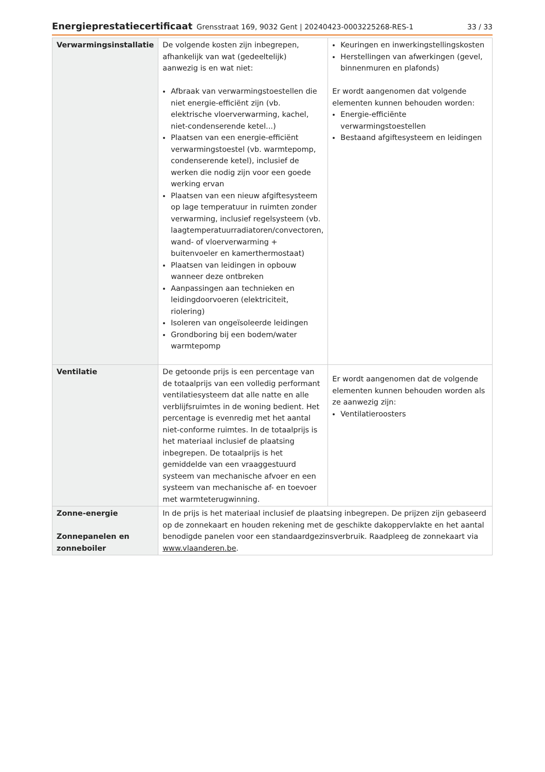Energieprestatiecertificaat Grensstraat 169, 9032 Gent | 20240423-0003225268-RES-1 33 / 33
| Verwarmingsinstallatie | De volgende kosten zijn inbegrepen, afhankelijk van wat (gedeeltelijk) aanwezig is en wat niet: Afbraak van verwarmingstoestellen die niet energie-efficiënt zijn (vb. elektrische vloerverwarming, kachel, niet-condenserende ketel...) Plaatsen van een energie-efficiënt verwarmingstoestel (vb. warmtepomp, condenserende ketel), inclusief de werken die nodig zijn voor een goede werking ervan Plaatsen van een nieuw afgiftesysteem op lage temperatuur in ruimten zonder verwarming, inclusief regelsysteem (vb. laagtemperatuurradiatoren/convectoren, wand- of vloerverwarming + buitenvoeler en kamerthermostaat) Plaatsen van leidingen in opbouw wanneer deze ontbreken Aanpassingen aan technieken en leidingdoorvoeren (elektriciteit, riolering) Isoleren van ongeïsoleerde leidingen Grondboring bij een bodem/water warmtepomp | Keuringen en inwerkingstellingskosten Herstellingen van afwerkingen (gevel, binnenmuren en plafonds) Er wordt aangenomen dat volgende elementen kunnen behouden worden: Energie-efficiënte verwarmingstoestellen Bestaand afgiftesysteem en leidingen |
| Ventilatie | De getoonde prijs is een percentage van de totaalprijs van een volledig performant ventilatiesysteem dat alle natte en alle verblijfsruimtes in de woning bedient. Het percentage is evenredig met het aantal niet-conforme ruimtes. In de totaalprijs is het materiaal inclusief de plaatsing inbegrepen. De totaalprijs is het gemiddelde van een vraaggestuurd systeem van mechanische afvoer en een systeem van mechanische af- en toevoer met warmteterugwinning. | Er wordt aangenomen dat de volgende elementen kunnen behouden worden als ze aanwezig zijn: Ventilatieroosters |
| Zonne-energie Zonnepanelen en zonneboiler | In de prijs is het materiaal inclusief de plaatsing inbegrepen. De prijzen zijn gebaseerd op de zonnekaart en houden rekening met de geschikte dakoppervlakte en het aantal benodigde panelen voor een standaardgezinsverbruik. Raadpleeg de zonnekaart via www.vlaanderen.be . | |